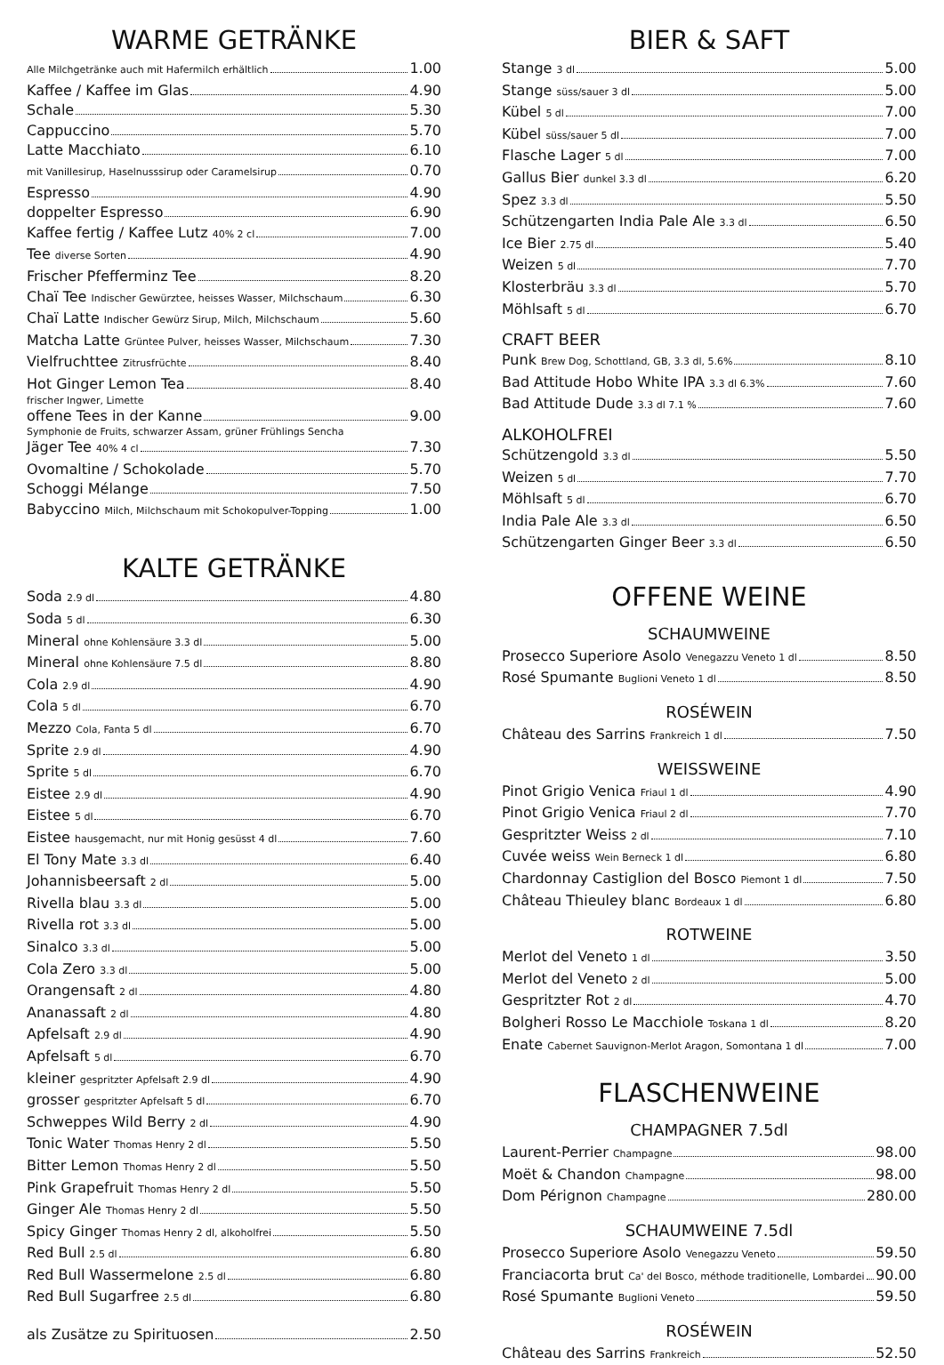WARME GETRÄNKE
Alle Milchgetränke auch mit Hafermilch erhältlich 1.00
Kaffee / Kaffee im Glas 4.90
Schale 5.30
Cappuccino 5.70
Latte Macchiato 6.10
mit Vanillesirup, Haselnusssirup oder Caramelsirup 0.70
Espresso 4.90
doppelter Espresso 6.90
Kaffee fertig / Kaffee Lutz 40% 2 cl 7.00
Tee diverse Sorten 4.90
Frischer Pfefferminz Tee 8.20
Chaï Tee Indischer Gewürztee, heisses Wasser, Milchschaum 6.30
Chaï Latte Indischer Gewürz Sirup, Milch, Milchschaum 5.60
Matcha Latte Grüntee Pulver, heisses Wasser, Milchschaum 7.30
Vielfruchttee Zitrusfrüchte 8.40
Hot Ginger Lemon Tea 8.40
frischer Ingwer, Limette
offene Tees in der Kanne 9.00
Symphonie de Fruits, schwarzer Assam, grüner Frühlings Sencha
Jäger Tee 40% 4 cl 7.30
Ovomaltine / Schokolade 5.70
Schoggi Mélange 7.50
Babyccino Milch, Milchschaum mit Schokopulver-Topping 1.00
KALTE GETRÄNKE
Soda 2.9 dl 4.80
Soda 5 dl 6.30
Mineral ohne Kohlensäure 3.3 dl 5.00
Mineral ohne Kohlensäure 7.5 dl 8.80
Cola 2.9 dl 4.90
Cola 5 dl 6.70
Mezzo Cola, Fanta 5 dl 6.70
Sprite 2.9 dl 4.90
Sprite 5 dl 6.70
Eistee 2.9 dl 4.90
Eistee 5 dl 6.70
Eistee hausgemacht, nur mit Honig gesüsst 4 dl 7.60
El Tony Mate 3.3 dl 6.40
Johannisbeersaft 2 dl 5.00
Rivella blau 3.3 dl 5.00
Rivella rot 3.3 dl 5.00
Sinalco 3.3 dl 5.00
Cola Zero 3.3 dl 5.00
Orangensaft 2 dl 4.80
Ananassaft 2 dl 4.80
Apfelsaft 2.9 dl 4.90
Apfelsaft 5 dl 6.70
kleiner gespritzter Apfelsaft 2.9 dl 4.90
grosser gespritzter Apfelsaft 5 dl 6.70
Schweppes Wild Berry 2 dl 4.90
Tonic Water Thomas Henry 2 dl 5.50
Bitter Lemon Thomas Henry 2 dl 5.50
Pink Grapefruit Thomas Henry 2 dl 5.50
Ginger Ale Thomas Henry 2 dl 5.50
Spicy Ginger Thomas Henry 2 dl, alkoholfrei 5.50
Red Bull 2.5 dl 6.80
Red Bull Wassermelone 2.5 dl 6.80
Red Bull Sugarfree 2.5 dl 6.80
als Zusätze zu Spirituosen 2.50
BIER & SAFT
Stange 3 dl 5.00
Stange süss/sauer 3 dl 5.00
Kübel 5 dl 7.00
Kübel süss/sauer 5 dl 7.00
Flasche Lager 5 dl 7.00
Gallus Bier dunkel 3.3 dl 6.20
Spez 3.3 dl 5.50
Schützengarten India Pale Ale 3.3 dl 6.50
Ice Bier 2.75 dl 5.40
Weizen 5 dl 7.70
Klosterbräu 3.3 dl 5.70
Möhlsaft 5 dl 6.70
CRAFT BEER
Punk Brew Dog, Schottland, GB, 3.3 dl, 5.6% 8.10
Bad Attitude Hobo White IPA 3.3 dl 6.3% 7.60
Bad Attitude Dude 3.3 dl 7.1 % 7.60
ALKOHOLFREI
Schützengold 3.3 dl 5.50
Weizen 5 dl 7.70
Möhlsaft 5 dl 6.70
India Pale Ale 3.3 dl 6.50
Schützengarten Ginger Beer 3.3 dl 6.50
OFFENE WEINE
SCHAUMWEINE
Prosecco Superiore Asolo Venegazzu Veneto 1 dl 8.50
Rosé Spumante Buglioni Veneto 1 dl 8.50
ROSÉWEIN
Château des Sarrins Frankreich 1 dl 7.50
WEISSWEINE
Pinot Grigio Venica Friaul 1 dl 4.90
Pinot Grigio Venica Friaul 2 dl 7.70
Gespritzter Weiss 2 dl 7.10
Cuvée weiss Wein Berneck 1 dl 6.80
Chardonnay Castiglion del Bosco Piemont 1 dl 7.50
Château Thieuley blanc Bordeaux 1 dl 6.80
ROTWEINE
Merlot del Veneto 1 dl 3.50
Merlot del Veneto 2 dl 5.00
Gespritzter Rot 2 dl 4.70
Bolgheri Rosso Le Macchiole Toskana 1 dl 8.20
Enate Cabernet Sauvignon-Merlot Aragon, Somontana 1 dl 7.00
FLASCHENWEINE
CHAMPAGNER 7.5dl
Laurent-Perrier Champagne 98.00
Moët & Chandon Champagne 98.00
Dom Pérignon Champagne 280.00
SCHAUMWEINE 7.5dl
Prosecco Superiore Asolo Venegazzu Veneto 59.50
Franciacorta brut Ca' del Bosco, méthode traditionelle, Lombardei 90.00
Rosé Spumante Buglioni Veneto 59.50
ROSÉWEIN
Château des Sarrins Frankreich 52.50